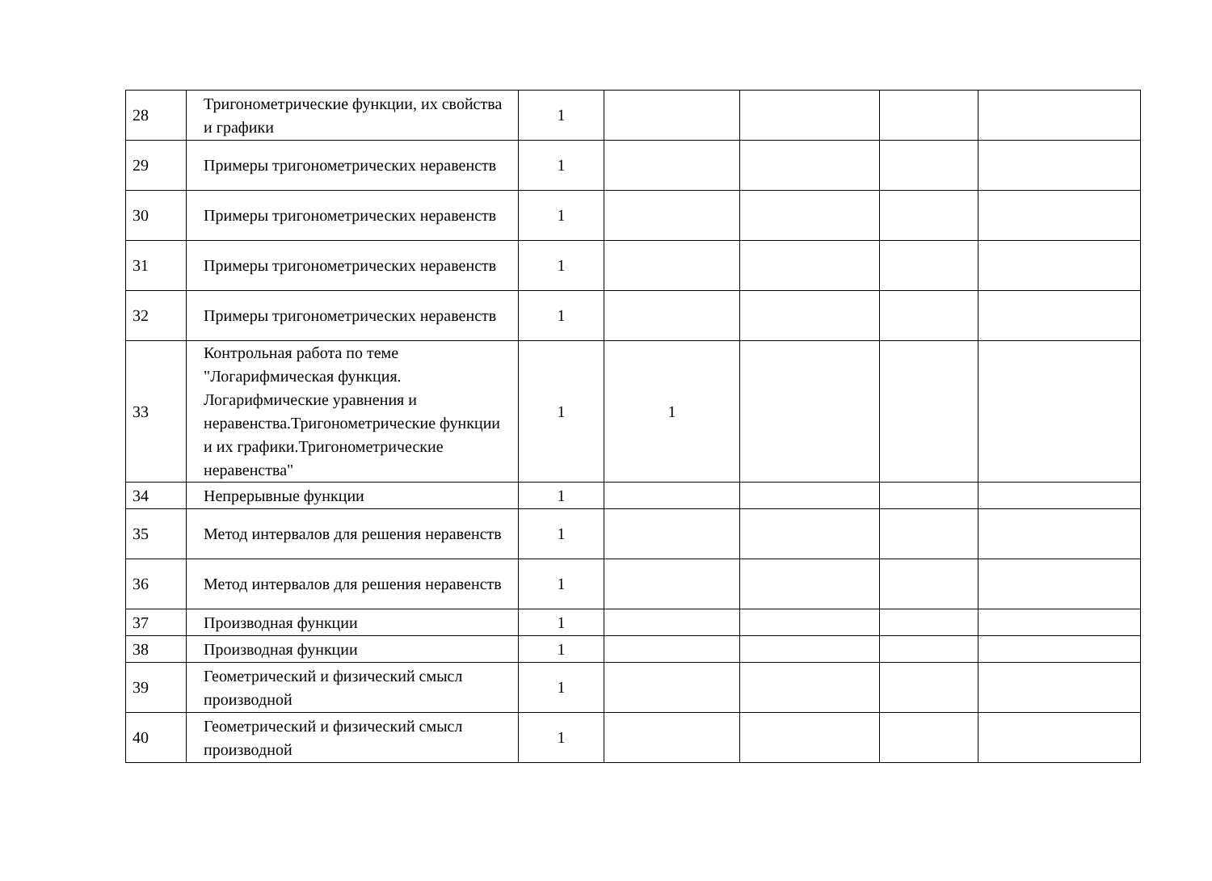| 28 | Тригонометрические функции, их свойства и графики | 1 | | | | |
| 29 | Примеры тригонометрических неравенств | 1 | | | | |
| 30 | Примеры тригонометрических неравенств | 1 | | | | |
| 31 | Примеры тригонометрических неравенств | 1 | | | | |
| 32 | Примеры тригонометрических неравенств | 1 | | | | |
| 33 | Контрольная работа по теме "Логарифмическая функция. Логарифмические уравнения и неравенства.Тригонометрические функции и их графики.Тригонометрические неравенства" | 1 | 1 | | | |
| 34 | Непрерывные функции | 1 | | | | |
| 35 | Метод интервалов для решения неравенств | 1 | | | | |
| 36 | Метод интервалов для решения неравенств | 1 | | | | |
| 37 | Производная функции | 1 | | | | |
| 38 | Производная функции | 1 | | | | |
| 39 | Геометрический и физический смысл производной | 1 | | | | |
| 40 | Геометрический и физический смысл производной | 1 | | | | |